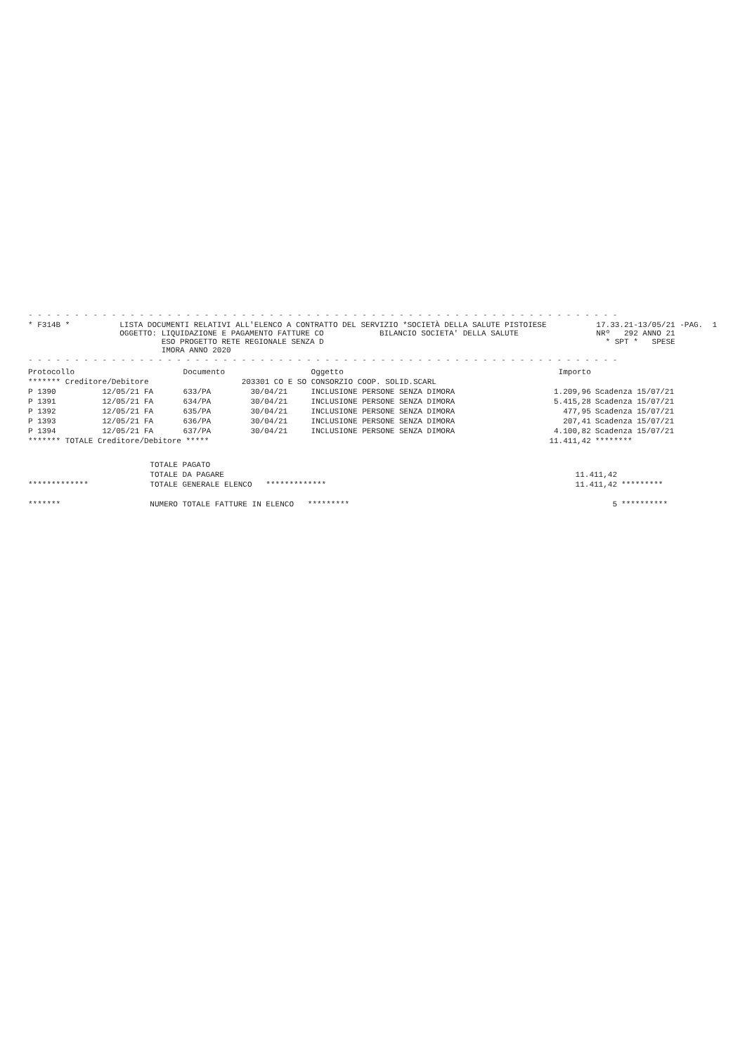- - - - - - - - - - - - - - - - - - - - - - - - - - - - - - - - - - - - - - - - - - - - - - - - - - - - - - - - - - - - - - - -
* F314B *
LISTA DOCUMENTI RELATIVI ALL'ELENCO A CONTRATTO DEL SERVIZIO *SOCIETÀ DELLA SALUTE PISTOIESE OGGETTO: LIQUIDAZIONE E PAGAMENTO FATTURE CO BILANCIO SOCIETA' DELLA SALUTE ESO PROGETTO RETE REGIONALE SENZA D IMORA ANNO 2020
17.33.21-13/05/21 -PAG. 1 NRº 292 ANNO 21 * SPT * SPESE
- - - - - - - - - - - - - - - - - - - - - - - - - - - - - - - - - - - - - - - - - - - - - - - - - - - - - - - - - - - - - - - -
| Protocollo | | Documento | | Oggetto | Importo | |
| --- | --- | --- | --- | --- | --- | --- |
| ******* Creditore/Debitore 203301 CO E SO CONSORZIO COOP. SOLID.SCARL | | | | | | |
| P 1390 | 12/05/21 FA | 633/PA | 30/04/21 | INCLUSIONE PERSONE SENZA DIMORA | 1.209,96 | Scadenza 15/07/21 |
| P 1391 | 12/05/21 FA | 634/PA | 30/04/21 | INCLUSIONE PERSONE SENZA DIMORA | 5.415,28 | Scadenza 15/07/21 |
| P 1392 | 12/05/21 FA | 635/PA | 30/04/21 | INCLUSIONE PERSONE SENZA DIMORA | 477,95 | Scadenza 15/07/21 |
| P 1393 | 12/05/21 FA | 636/PA | 30/04/21 | INCLUSIONE PERSONE SENZA DIMORA | 207,41 | Scadenza 15/07/21 |
| P 1394 | 12/05/21 FA | 637/PA | 30/04/21 | INCLUSIONE PERSONE SENZA DIMORA | 4.100,82 | Scadenza 15/07/21 |
| ******* TOTALE Creditore/Debitore ***** | | | | | 11.411,42 | ******** |
| | TOTALE PAGATO | | |
| | TOTALE DA PAGARE | 11.411,42 | |
| ************* | TOTALE GENERALE ELENCO ************* | 11.411,42 | ********* |
| ******* | NUMERO TOTALE FATTURE IN ELENCO ********* | 5 | ********** |